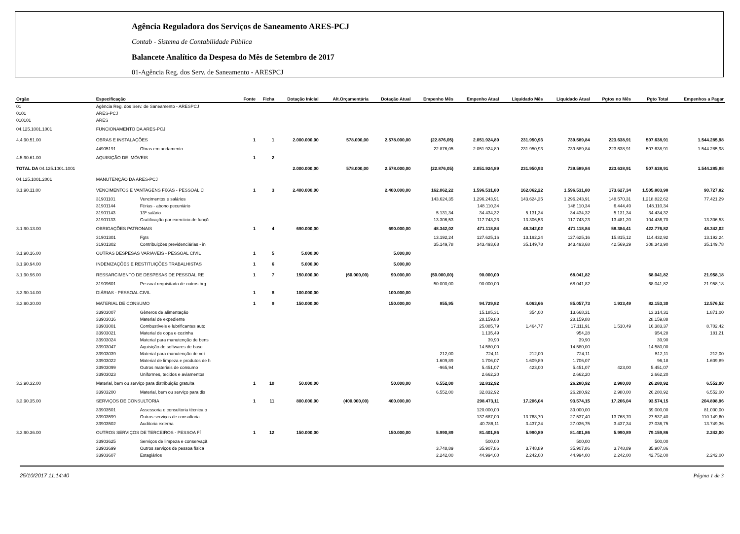Agência Reguladora dos Serviços de Saneamento ARES-PCJ
Contab - Sistema de Contabilidade Pública
Balancete Analítico da Despesa do Mês de Setembro de 2017
01-Agência Reg. dos Serv. de Saneamento - ARESPCJ
| Orgão | Especificação | | Fonte | Ficha | Dotação Inicial | Alt.Orçamentária | Dotação Atual | Empenho Mês | Empenho Atual | Liquidado Mês | Liquidado Atual | Pgtos no Mês | Pgto Total | Empenhos a Pagar |
| --- | --- | --- | --- | --- | --- | --- | --- | --- | --- | --- | --- | --- | --- | --- |
| 01 | Agência Reg. dos Serv. de Saneamento - ARESPCJ | | | | | | | | | | | | | |
| 0101 | ARES-PCJ | | | | | | | | | | | | | |
| 010101 | ARES | | | | | | | | | | | | | |
| 04.125.1001.1001 | FUNCIONAMENTO DA ARES-PCJ | | | | | | | | | | | | | |
| 4.4.90.51.00 | OBRAS E INSTALAÇÕES | | 1 | 1 | 2.000.000,00 | 578.000,00 | 2.578.000,00 | (22.876,05) | 2.051.924,89 | 231.950,93 | 739.589,84 | 223.638,91 | 507.638,91 | 1.544.285,98 |
| | 44905191 | Obras em andamento | | | | | | -22.876,05 | 2.051.924,89 | 231.950,93 | 739.589,84 | 223.638,91 | 507.638,91 | 1.544.285,98 |
| 4.5.90.61.00 | AQUISIÇÃO DE IMÓVEIS | | 1 | 2 | | | | | | | | | | |
| TOTAL DA 04.125.1001.1001 | | | | | 2.000.000,00 | 578.000,00 | 2.578.000,00 | (22.876,05) | 2.051.924,89 | 231.950,93 | 739.589,84 | 223.638,91 | 507.638,91 | 1.544.285,98 |
| 04.125.1001.2001 | MANUTENÇÃO DA ARES-PCJ | | | | | | | | | | | | | |
| 3.1.90.11.00 | VENCIMENTOS E VANTAGENS FIXAS - PESSOAL C | | 1 | 3 | 2.400.000,00 | | 2.400.000,00 | 162.062,22 | 1.596.531,80 | 162.062,22 | 1.596.531,80 | 173.627,34 | 1.505.803,98 | 90.727,82 |
| | 31901101 | Vencimentos e salários | | | | | | 143.624,35 | 1.296.243,91 | 143.624,35 | 1.296.243,91 | 148.570,31 | 1.218.822,62 | 77.421,29 |
| | 31901144 | Férias - abono pecuniário | | | | | | | 148.110,34 | | 148.110,34 | 6.444,49 | 148.110,34 | |
| | 31901143 | 13º salário | | | | | | 5.131,34 | 34.434,32 | 5.131,34 | 34.434,32 | 5.131,34 | 34.434,32 | |
| | 31901133 | Gratificação por exercício de funçõ | | | | | | 13.306,53 | 117.743,23 | 13.306,53 | 117.743,23 | 13.481,20 | 104.436,70 | 13.306,53 |
| 3.1.90.13.00 | OBRIGAÇÕES PATRONAIS | | 1 | 4 | 690.000,00 | | 690.000,00 | 48.342,02 | 471.118,84 | 48.342,02 | 471.118,84 | 58.384,41 | 422.776,82 | 48.342,02 |
| | 31901301 | Fgts | | | | | | 13.192,24 | 127.625,16 | 13.192,24 | 127.625,16 | 15.815,12 | 114.432,92 | 13.192,24 |
| | 31901302 | Contribuições previdenciárias - in | | | | | | 35.149,78 | 343.493,68 | 35.149,78 | 343.493,68 | 42.569,29 | 308.343,90 | 35.149,78 |
| 3.1.90.16.00 | OUTRAS DESPESAS VARIÁVEIS - PESSOAL CIVIL | | 1 | 5 | 5.000,00 | | 5.000,00 | | | | | | | |
| 3.1.90.94.00 | INDENIZAÇÕES E RESTITUIÇÕES TRABALHISTAS | | 1 | 6 | 5.000,00 | | 5.000,00 | | | | | | | |
| 3.1.90.96.00 | RESSARCIMENTO DE DESPESAS DE PESSOAL RE | | 1 | 7 | 150.000,00 | (60.000,00) | 90.000,00 | (50.000,00) | 90.000,00 | | 68.041,82 | | 68.041,82 | 21.958,18 |
| | 31909601 | Pessoal requisitado de outros órg | | | | | | -50.000,00 | 90.000,00 | | 68.041,82 | | 68.041,82 | 21.958,18 |
| 3.3.90.14.00 | DIÁRIAS - PESSOAL CIVIL | | 1 | 8 | 100.000,00 | | 100.000,00 | | | | | | | |
| 3.3.90.30.00 | MATERIAL DE CONSUMO | | 1 | 9 | 150.000,00 | | 150.000,00 | 855,95 | 94.729,82 | 4.063,66 | 85.057,73 | 1.933,49 | 82.153,30 | 12.576,52 |
| | 33903007 | Gêneros de alimentação | | | | | | | 15.185,31 | 354,00 | 13.668,31 | | 13.314,31 | 1.871,00 |
| | 33903016 | Material de expediente | | | | | | | 28.159,88 | | 28.159,88 | | 28.159,88 | |
| | 33903001 | Combustíveis e lubrificantes auto | | | | | | | 25.085,79 | 1.464,77 | 17.111,91 | 1.510,49 | 16.383,37 | 8.702,42 |
| | 33903021 | Material de copa e cozinha | | | | | | | 1.135,49 | | 954,28 | | 954,28 | 181,21 |
| | 33903024 | Material para manutenção de bens | | | | | | | 39,90 | | 39,90 | | 39,90 | |
| | 33903047 | Aquisição de softwares de base | | | | | | | 14.580,00 | | 14.580,00 | | 14.580,00 | |
| | 33903039 | Material para manutenção de veí | | | | | | 212,00 | 724,11 | 212,00 | 724,11 | | 512,11 | 212,00 |
| | 33903022 | Material de limpeza e produtos de h | | | | | | 1.609,89 | 1.706,07 | 1.609,89 | 1.706,07 | | 96,18 | 1.609,89 |
| | 33903099 | Outros materiais de consumo | | | | | | -965,94 | 5.451,07 | 423,00 | 5.451,07 | 423,00 | 5.451,07 | |
| | 33903023 | Uniformes, tecidos e aviamentos | | | | | | | 2.662,20 | | 2.662,20 | | 2.662,20 | |
| 3.3.90.32.00 | Material, bem ou serviço para distribuição gratuita | | 1 | 10 | 50.000,00 | | 50.000,00 | 6.552,00 | 32.832,92 | | 26.280,92 | 2.980,00 | 26.280,92 | 6.552,00 |
| | 33903200 | Material, bem ou serviço para dis | | | | | | 6.552,00 | 32.832,92 | | 26.280,92 | 2.980,00 | 26.280,92 | 6.552,00 |
| 3.3.90.35.00 | SERVIÇOS DE CONSULTORIA | | 1 | 11 | 800.000,00 | (400.000,00) | 400.000,00 | | 298.473,11 | 17.206,04 | 93.574,15 | 17.206,04 | 93.574,15 | 204.898,96 |
| | 33903501 | Assessoria e consultoria técnica o | | | | | | | 120.000,00 | | 39.000,00 | | 39.000,00 | 81.000,00 |
| | 33903599 | Outros serviços de consultoria | | | | | | | 137.687,00 | 13.768,70 | 27.537,40 | 13.768,70 | 27.537,40 | 110.149,60 |
| | 33903502 | Auditoria externa | | | | | | | 40.786,11 | 3.437,34 | 27.036,75 | 3.437,34 | 27.036,75 | 13.749,36 |
| 3.3.90.36.00 | OUTROS SERVIÇOS DE TERCEIROS - PESSOA FÍ | | 1 | 12 | 150.000,00 | | 150.000,00 | 5.990,89 | 81.401,86 | 5.990,89 | 81.401,86 | 5.990,89 | 79.159,86 | 2.242,00 |
| | 33903625 | Serviços de limpeza e conservaçã | | | | | | | 500,00 | | 500,00 | | 500,00 | |
| | 33903699 | Outros serviços de pessoa física | | | | | | 3.748,89 | 35.907,86 | 3.748,89 | 35.907,86 | 3.748,89 | 35.907,86 | |
| | 33903607 | Estagiários | | | | | | 2.242,00 | 44.994,00 | 2.242,00 | 44.994,00 | 2.242,00 | 42.752,00 | 2.242,00 |
25/10/2017 11:14:40 Página 1 de 3